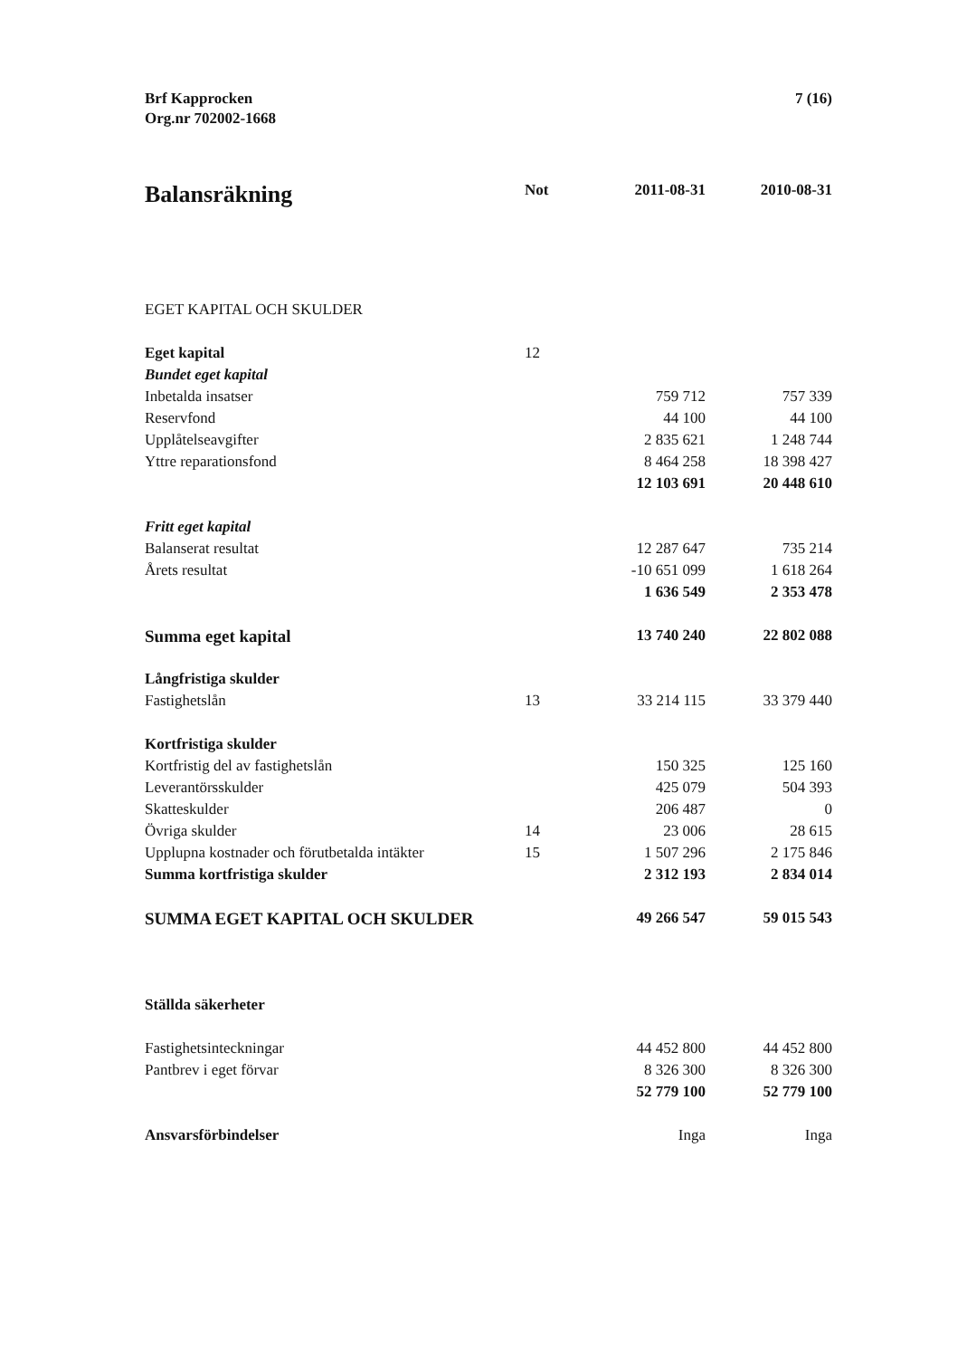Brf Kapprocken
Org.nr 702002-1668
7 (16)
| Balansräkning | Not | 2011-08-31 | 2010-08-31 |
| --- | --- | --- | --- |
| EGET KAPITAL OCH SKULDER | | | |
| Eget kapital | 12 | | |
| Bundet eget kapital | | | |
| Inbetalda insatser | | 759 712 | 757 339 |
| Reservfond | | 44 100 | 44 100 |
| Upplåtelseavgifter | | 2 835 621 | 1 248 744 |
| Yttre reparationsfond | | 8 464 258 | 18 398 427 |
| | | 12 103 691 | 20 448 610 |
| Fritt eget kapital | | | |
| Balanserat resultat | | 12 287 647 | 735 214 |
| Årets resultat | | -10 651 099 | 1 618 264 |
| | | 1 636 549 | 2 353 478 |
| Summa eget kapital | | 13 740 240 | 22 802 088 |
| Långfristiga skulder | | | |
| Fastighetslån | 13 | 33 214 115 | 33 379 440 |
| Kortfristiga skulder | | | |
| Kortfristig del av fastighetslån | | 150 325 | 125 160 |
| Leverantörsskulder | | 425 079 | 504 393 |
| Skatteskulder | | 206 487 | 0 |
| Övriga skulder | 14 | 23 006 | 28 615 |
| Upplupna kostnader och förutbetalda intäkter | 15 | 1 507 296 | 2 175 846 |
| Summa kortfristiga skulder | | 2 312 193 | 2 834 014 |
| SUMMA EGET KAPITAL OCH SKULDER | | 49 266 547 | 59 015 543 |
| Ställda säkerheter | | | |
| Fastighetsinteckningar | | 44 452 800 | 44 452 800 |
| Pantbrev i eget förvar | | 8 326 300 | 8 326 300 |
| | | 52 779 100 | 52 779 100 |
| Ansvarsförbindelser | | Inga | Inga |